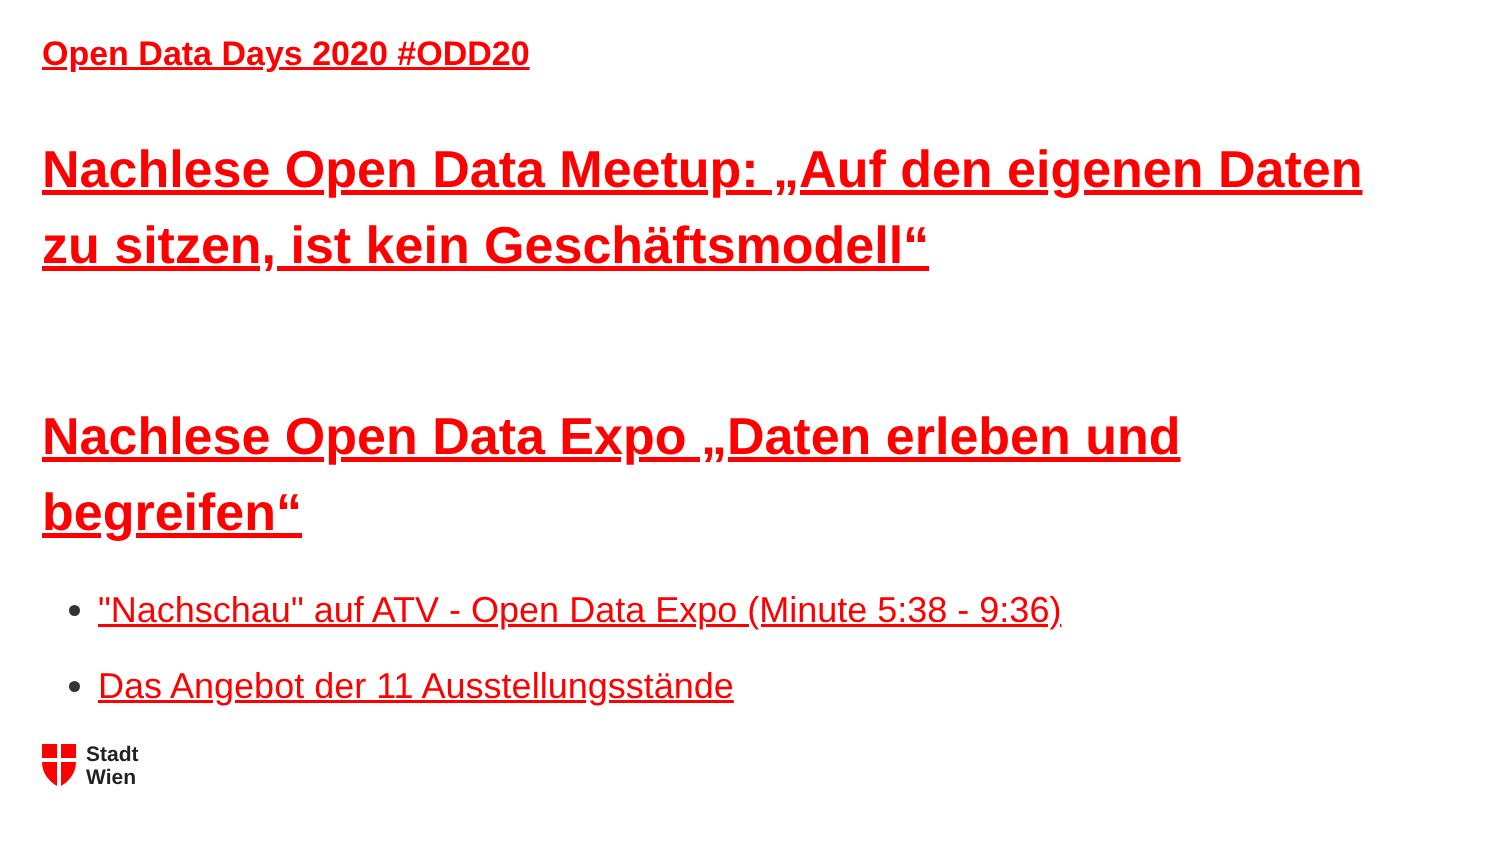Open Data Days 2020 #ODD20
Nachlese Open Data Meetup: „Auf den eigenen Daten zu sitzen, ist kein Geschäftsmodell“
Nachlese Open Data Expo „Daten erleben und begreifen“
"Nachschau" auf ATV - Open Data Expo (Minute 5:38 - 9:36)
Das Angebot der 11 Ausstellungsstände
Stadt
Wien